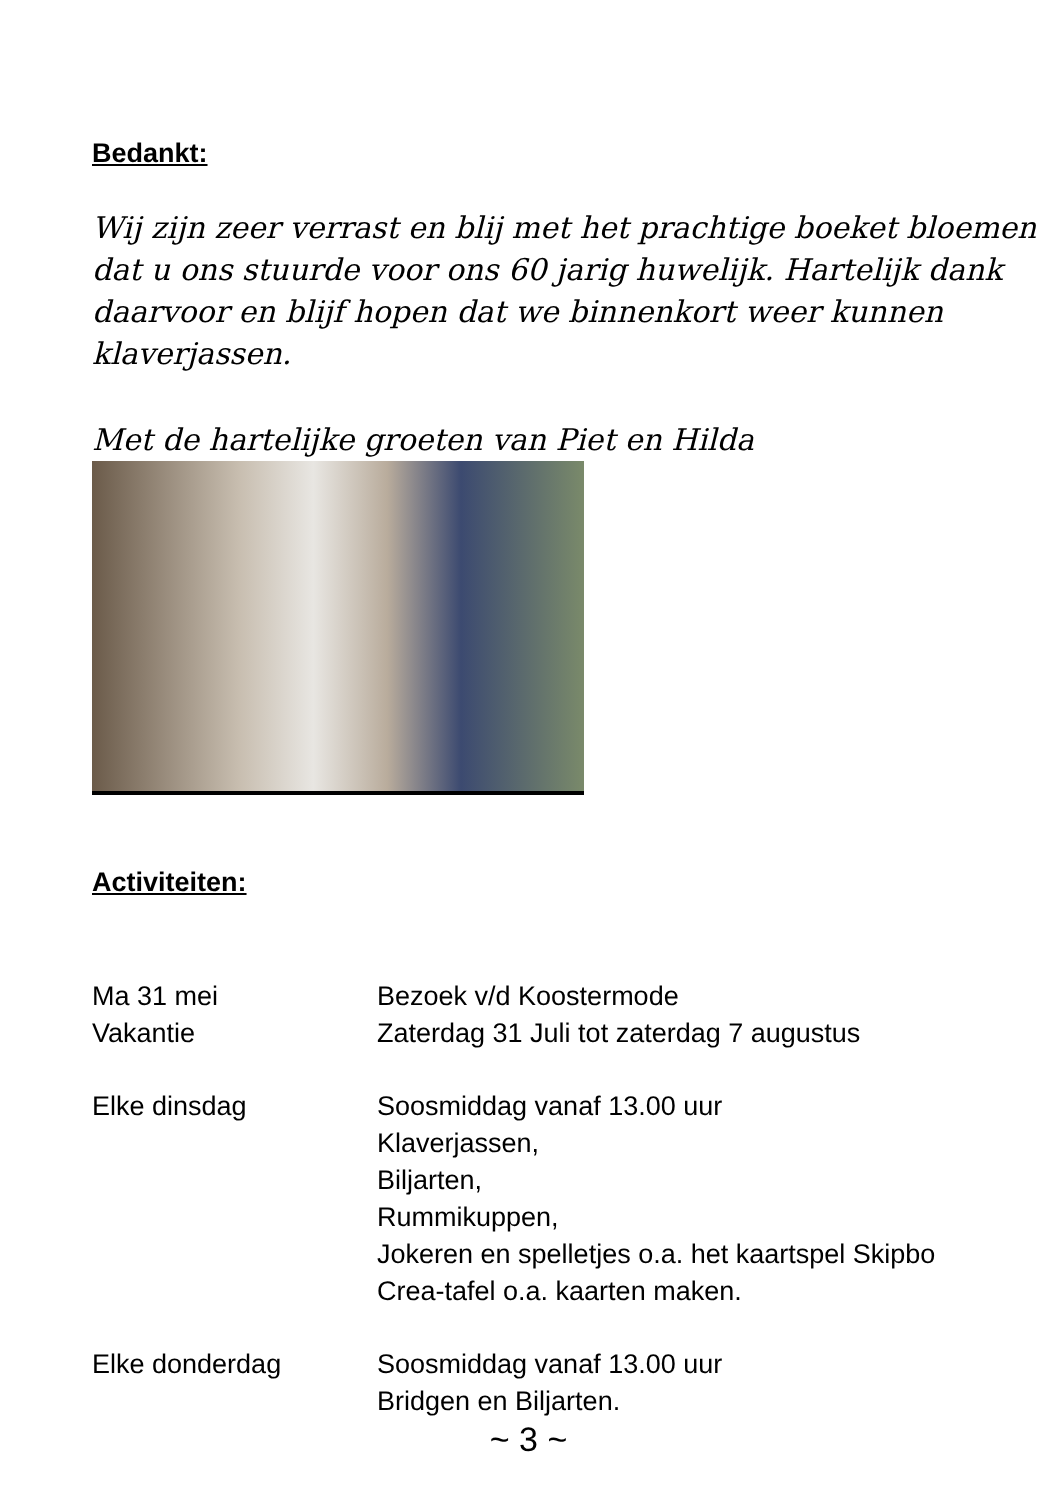Bedankt:
Wij zijn zeer verrast en blij met het prachtige boeket bloemen dat u ons stuurde voor ons 60 jarig huwelijk. Hartelijk dank daarvoor en blijf hopen dat we binnenkort weer kunnen klaverjassen.
Met de hartelijke groeten van Piet en Hilda
Activiteiten:
| Ma 31 mei | Bezoek v/d Koostermode |
| Vakantie | Zaterdag 31 Juli tot zaterdag 7 augustus |
| Elke dinsdag | Soosmiddag vanaf 13.00 uur Klaverjassen, Biljarten, Rummikuppen, Jokeren en spelletjes o.a. het kaartspel Skipbo Crea-tafel o.a. kaarten maken. |
| Elke donderdag | Soosmiddag vanaf 13.00 uur Bridgen en Biljarten. |
~ 3 ~